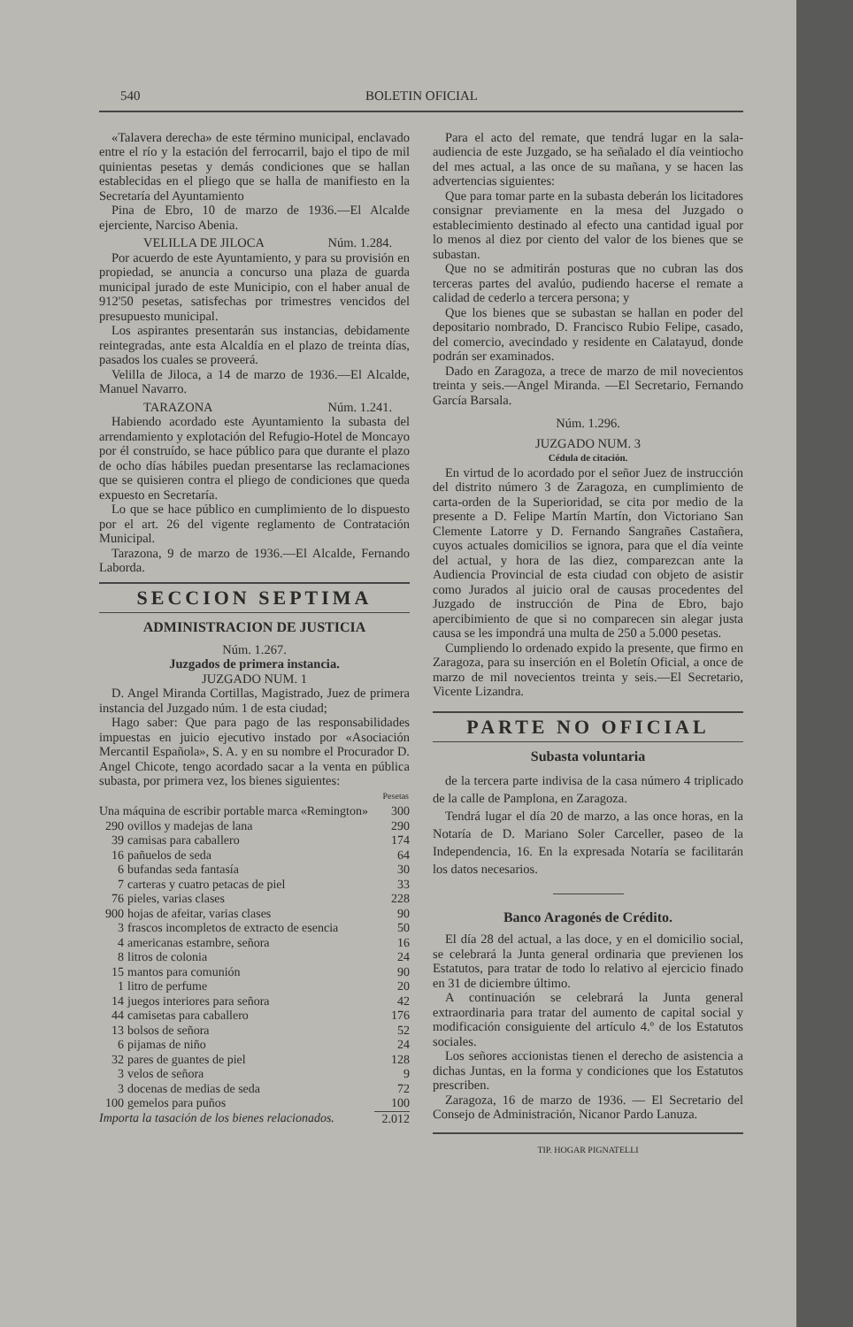540 BOLETIN OFICIAL
«Talavera derecha» de este término municipal, enclavado entre el río y la estación del ferrocarril, bajo el tipo de mil quinientas pesetas y demás condiciones que se hallan establecidas en el pliego que se halla de manifiesto en la Secretaría del Ayuntamiento
Pina de Ebro, 10 de marzo de 1936.—El Alcalde ejerciente, Narciso Abenia.
VELILLA DE JILOCA Núm. 1.284.
Por acuerdo de este Ayuntamiento, y para su provisión en propiedad, se anuncia a concurso una plaza de guarda municipal jurado de este Municipio, con el haber anual de 912'50 pesetas, satisfechas por trimestres vencidos del presupuesto municipal.
Los aspirantes presentarán sus instancias, debidamente reintegradas, ante esta Alcaldía en el plazo de treinta días, pasados los cuales se proveerá.
Velilla de Jiloca, a 14 de marzo de 1936.—El Alcalde, Manuel Navarro.
TARAZONA Núm. 1.241.
Habiendo acordado este Ayuntamiento la subasta del arrendamiento y explotación del Refugio-Hotel de Moncayo por él construído, se hace público para que durante el plazo de ocho días hábiles puedan presentarse las reclamaciones que se quisieren contra el pliego de condiciones que queda expuesto en Secretaría.
Lo que se hace público en cumplimiento de lo dispuesto por el art. 26 del vigente reglamento de Contratación Municipal.
Tarazona, 9 de marzo de 1936.—El Alcalde, Fernando Laborda.
SECCION SEPTIMA
ADMINISTRACION DE JUSTICIA
Núm. 1.267.
Juzgados de primera instancia.
JUZGADO NUM. 1
D. Angel Miranda Cortillas, Magistrado, Juez de primera instancia del Juzgado núm. 1 de esta ciudad;
Hago saber: Que para pago de las responsabilidades impuestas en juicio ejecutivo instado por «Asociación Mercantil Española», S. A. y en su nombre el Procurador D. Angel Chicote, tengo acordado sacar a la venta en pública subasta, por primera vez, los bienes siguientes:
| | | Pesetas |
| --- | --- | --- |
| Una máquina de escribir portable marca «Remington» | | 300 |
| 290 | ovillos y madejas de lana | 290 |
| 39 | camisas para caballero | 174 |
| 16 | pañuelos de seda | 64 |
| 6 | bufandas seda fantasía | 30 |
| 7 | carteras y cuatro petacas de piel | 33 |
| 76 | pieles, varias clases | 228 |
| 900 | hojas de afeitar, varias clases | 90 |
| 3 | frascos incompletos de extracto de esencia | 50 |
| 4 | americanas estambre, señora | 16 |
| 8 | litros de colonia | 24 |
| 15 | mantos para comunión | 90 |
| 1 | litro de perfume | 20 |
| 14 | juegos interiores para señora | 42 |
| 44 | camisetas para caballero | 176 |
| 13 | bolsos de señora | 52 |
| 6 | pijamas de niño | 24 |
| 32 | pares de guantes de piel | 128 |
| 3 | velos de señora | 9 |
| 3 | docenas de medias de seda | 72 |
| 100 | gemelos para puños | 100 |
| Importa la tasación de los bienes relacionados. | | 2.012 |
Para el acto del remate, que tendrá lugar en la sala-audiencia de este Juzgado, se ha señalado el día veintiocho del mes actual, a las once de su mañana, y se hacen las advertencias siguientes:
Que para tomar parte en la subasta deberán los licitadores consignar previamente en la mesa del Juzgado o establecimiento destinado al efecto una cantidad igual por lo menos al diez por ciento del valor de los bienes que se subastan.
Que no se admitirán posturas que no cubran las dos terceras partes del avalúo, pudiendo hacerse el remate a calidad de cederlo a tercera persona; y
Que los bienes que se subastan se hallan en poder del depositario nombrado, D. Francisco Rubio Felipe, casado, del comercio, avecindado y residente en Calatayud, donde podrán ser examinados.
Dado en Zaragoza, a trece de marzo de mil novecientos treinta y seis.—Angel Miranda. —El Secretario, Fernando García Barsala.
Núm. 1.296.
JUZGADO NUM. 3
Cédula de citación.
En virtud de lo acordado por el señor Juez de instrucción del distrito número 3 de Zaragoza, en cumplimiento de carta-orden de la Superioridad, se cita por medio de la presente a D. Felipe Martín Martín, don Victoriano San Clemente Latorre y D. Fernando Sangrañes Castañera, cuyos actuales domicilios se ignora, para que el día veinte del actual, y hora de las diez, comparezcan ante la Audiencia Provincial de esta ciudad con objeto de asistir como Jurados al juicio oral de causas procedentes del Juzgado de instrucción de Pina de Ebro, bajo apercibimiento de que si no comparecen sin alegar justa causa se les impondrá una multa de 250 a 5.000 pesetas.
Cumpliendo lo ordenado expido la presente, que firmo en Zaragoza, para su inserción en el Boletín Oficial, a once de marzo de mil novecientos treinta y seis.—El Secretario, Vicente Lizandra.
PARTE NO OFICIAL
Subasta voluntaria
de la tercera parte indivisa de la casa número 4 triplicado de la calle de Pamplona, en Zaragoza.
Tendrá lugar el día 20 de marzo, a las once horas, en la Notaría de D. Mariano Soler Carceller, paseo de la Independencia, 16. En la expresada Notaría se facilitarán los datos necesarios.
Banco Aragonés de Crédito.
El día 28 del actual, a las doce, y en el domicilio social, se celebrará la Junta general ordinaria que previenen los Estatutos, para tratar de todo lo relativo al ejercicio finado en 31 de diciembre último.
A continuación se celebrará la Junta general extraordinaria para tratar del aumento de capital social y modificación consiguiente del artículo 4.º de los Estatutos sociales.
Los señores accionistas tienen el derecho de asistencia a dichas Juntas, en la forma y condiciones que los Estatutos prescriben.
Zaragoza, 16 de marzo de 1936. — El Secretario del Consejo de Administración, Nicanor Pardo Lanuza.
TIP. HOGAR PIGNATELLI